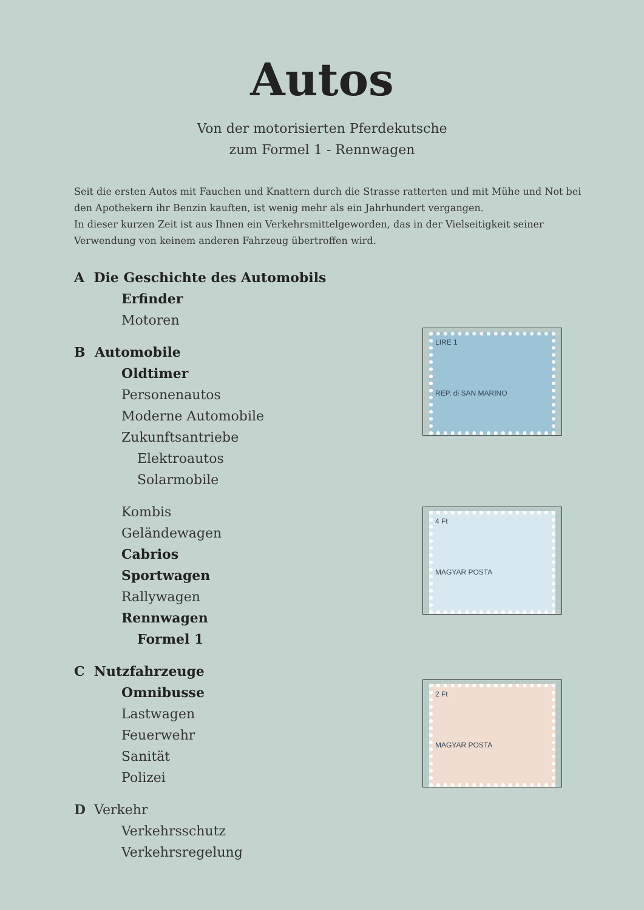Autos
Von der motorisierten Pferdekutsche
zum Formel 1 - Rennwagen
Seit die ersten Autos mit Fauchen und Knattern durch die Strasse ratterten und mit Mühe und Not bei den Apothekern ihr Benzin kauften, ist wenig mehr als ein Jahrhundert vergangen.
In dieser kurzen Zeit ist aus Ihnen ein Verkehrsmittelgeworden, das in der Vielseitigkeit seiner Verwendung von keinem anderen Fahrzeug übertroffen wird.
A Die Geschichte des Automobils
Erfinder
Motoren
B Automobile
Oldtimer
Personenautos
Moderne Automobile
Zukunftsantriebe
Elektroautos
Solarmobile
Kombis
Geländewagen
Cabrios
Sportwagen
Rallywagen
Rennwagen
Formel 1
C Nutzfahrzeuge
Omnibusse
Lastwagen
Feuerwehr
Sanität
Polizei
D Verkehr
Verkehrsschutz
Verkehrsregelung
LIRE 1
REP. di SAN MARINO
4 Ft
MAGYAR POSTA
2 Ft
MAGYAR POSTA